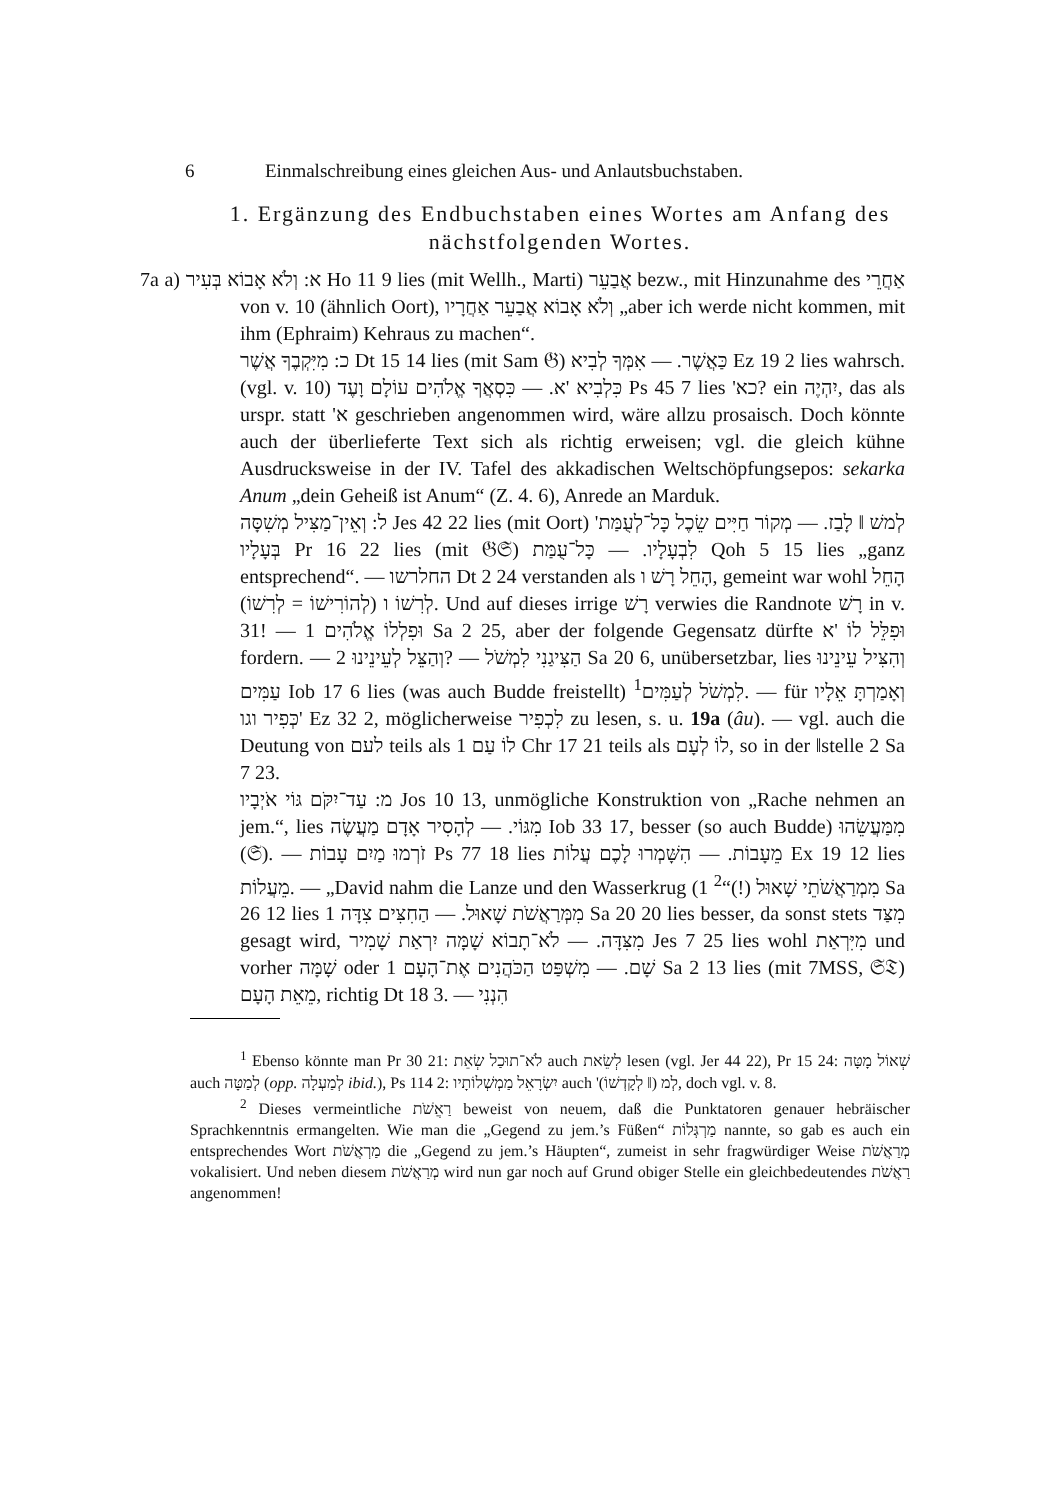6 Einmalschreibung eines gleichen Aus- und Anlautsbuchstaben.
1. Ergänzung des Endbuchstaben eines Wortes am Anfang des nächstfolgenden Wortes.
7a a) א: וְלֹא אָבוֹא בְּעִיר Ho 11 9 lies (mit Wellh., Marti) אֲבַעֵר bezw., mit Hinzunahme des אַחֲרֵי von v. 10 (ähnlich Oort), וְלֹא אָבוֹא אֲבַעֵר אַחֲרָיו „aber ich werde nicht kommen, mit ihm (Ephraim) Kehraus zu machen“.
כ: מִיִּקְבֶךָ אֲשֶׁר Dt 15 14 lies (mit Sam 𝔊) כַּאֲשֶׁר. — אִמְּךָ לְבִיא Ez 19 2 lies wahrsch. (vgl. v. 10) כִּלְבִיא 'א. — כִּסְאֲךָ אֱלֹהִים עוֹלָם וָעֶד Ps 45 7 lies 'כא? ein יִהְיֶה, das als urspr. statt 'א geschrieben angenommen wird, wäre allzu prosaisch. Doch könnte auch der überlieferte Text sich als richtig erweisen; vgl. die gleich kühne Ausdrucksweise in der IV. Tafel des akkadischen Weltschöpfungsepos: sekarka Anum „dein Geheiß ist Anum“ (Z. 4. 6), Anrede an Marduk.
ל: וְאֵין־מַצִּיל מְשִׁסָּה Jes 42 22 lies (mit Oort) 'לְמשׁ ‖ לָבַז. — מְקוֹר חַיִּים שֵׂכֶל כָּל־לְעֻמַּת בְּעָלָיו Pr 16 22 lies (mit 𝔊𝔖) לִבְעָלָיו. — כָּל־עֻמַּת Qoh 5 15 lies „ganz entsprechend“. — החלרשו Dt 2 24 verstanden als הָחֵל רָשׁ ו, gemeint war wohl הָחֵל לְרִשׁוֹ ו (לְהוֹרִישׁוֹ = לְרִשׁוֹ). Und auf dieses irrige רָשׁ verwies die Randnote רָשׁ in v. 31! — וּפִלְלוֹ אֱלֹהִים 1 Sa 2 25, aber der folgende Gegensatz dürfte וּפִלֵּל לוֹ 'א fordern. — הַצִּיגַנִי לִמְשֹׁל — ?וְהַצֵּל לְעֵינֵינוּ 2 Sa 20 6, unübersetzbar, lies וְהִצִּיל עֵינֵינוּ עַמִּים Iob 17 6 lies (was auch Budde freistellt) לִמְשֹׁל לְעַמִּים<sup>1</sup>. — für וְאָמַרְתָּ אֵלָיו כְּפִיר וגו' Ez 32 2, möglicherweise לִכְפִיר zu lesen, s. u. 19a (âu). — vgl. auch die Deutung von לעם teils als לוֹ עַם 1 Chr 17 21 teils als לוֹ לְעָם, so in der ‖stelle 2 Sa 7 23.
מ: עַד־יִקֹּם גּוֹי אֹיְבָיו Jos 10 13, unmögliche Konstruktion von „Rache nehmen an jem.“, lies מִגּוֹי. — לְהָסִיר אָדָם מַעֲשֶׂה Iob 33 17, besser (so auch Budde) מִמַּעֲשֵׂהוּ (𝔖). — זֹרְמוּ מַיִם עָבוֹת Ps 77 18 lies מֵעָבוֹת. — הִשָּׁמְרוּ לָכֶם עֲלוֹת Ex 19 12 lies מֵעֲלוֹת. — „David nahm die Lanze und den Wasserkrug (מִמְרַאֲשֹׁתֵי שָׁאוּל (!)“<sup>2</sup> 1 Sa 26 12 lies מִמְּרַאֲשֹׁת שָׁאוּל. — הַחִצִּים צִדָּה 1 Sa 20 20 lies besser, da sonst stets מִצַּד gesagt wird, מִצִּדָּה. — לֹא־תָבוֹא שָׁמָּה יִרְאַת שָׁמִיר Jes 7 25 lies wohl מִיִּרְאַת und vorher שָׁמָּה oder שָׁם. — מִשְׁפַּט הַכֹּהֲנִים אֶת־הָעָם 1 Sa 2 13 lies (mit 7MSS, 𝔖𝔗) מֵאֵת הָעָם, richtig Dt 18 3. — הִנְנִי
<sup>1</sup> Ebenso könnte man Pr 30 21: לֹא־תוּכַל שְׂאֵת auch לְשֵׂאת lesen (vgl. Jer 44 22), Pr 15 24: שְׁאוֹל מָטָּה auch לְמַטָּה (opp. לְמַעְלָה ibid.), Ps 114 2: יִשְׂרָאֵל מַמְשְׁלוֹתָיו auch 'לְמ (‖ לְקָדְשׁוֹ), doch vgl. v. 8.
<sup>2</sup> Dieses vermeintliche רַאֲשֹׁת beweist von neuem, daß die Punktatoren genauer hebräischer Sprachkenntnis ermangelten. Wie man die „Gegend zu jem.’s Füßen“ מַרְגְּלוֹת nannte, so gab es auch ein entsprechendes Wort מַרְאֲשֹׁת die „Gegend zu jem.’s Häupten“, zumeist in sehr fragwürdiger Weise מְרַאֲשֹׁת vokalisiert. Und neben diesem מְרַאֲשֹׁת wird nun gar noch auf Grund obiger Stelle ein gleichbedeutendes רַאֲשֹׁת angenommen!